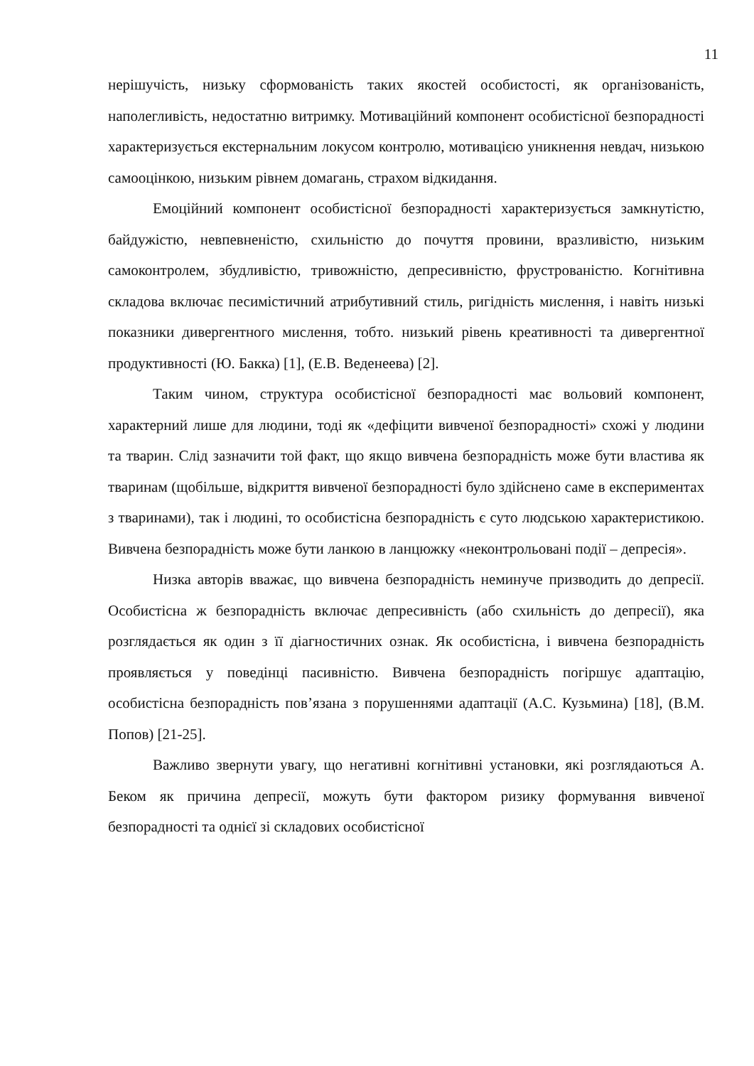11
нерішучість, низьку сформованість таких якостей особистості, як організованість, наполегливість, недостатню витримку. Мотиваційний компонент особистісної безпорадності характеризується екстернальним локусом контролю, мотивацією уникнення невдач, низькою самооцінкою, низьким рівнем домагань, страхом відкидання.
Емоційний компонент особистісної безпорадності характеризується замкнутістю, байдужістю, невпевненістю, схильністю до почуття провини, вразливістю, низьким самоконтролем, збудливістю, тривожністю, депресивністю, фрустрованістю. Когнітивна складова включає песимістичний атрибутивний стиль, ригідність мислення, і навіть низькі показники дивергентного мислення, тобто. низький рівень креативності та дивергентної продуктивності (Ю. Бакка) [1], (Е.В. Веденеева) [2].
Таким чином, структура особистісної безпорадності має вольовий компонент, характерний лише для людини, тоді як «дефіцити вивченої безпорадності» схожі у людини та тварин. Слід зазначити той факт, що якщо вивчена безпорадність може бути властива як тваринам (щобільше, відкриття вивченої безпорадності було здійснено саме в експериментах з тваринами), так і людині, то особистісна безпорадність є суто людською характеристикою. Вивчена безпорадність може бути ланкою в ланцюжку «неконтрольовані події – депресія».
Низка авторів вважає, що вивчена безпорадність неминуче призводить до депресії. Особистісна ж безпорадність включає депресивність (або схильність до депресії), яка розглядається як один з її діагностичних ознак. Як особистісна, і вивчена безпорадність проявляється у поведінці пасивністю. Вивчена безпорадність погіршує адаптацію, особистісна безпорадність пов’язана з порушеннями адаптації (А.С. Кузьмина) [18], (В.М. Попов) [21-25].
Важливо звернути увагу, що негативні когнітивні установки, які розглядаються А. Беком як причина депресії, можуть бути фактором ризику формування вивченої безпорадності та однієї зі складових особистісної